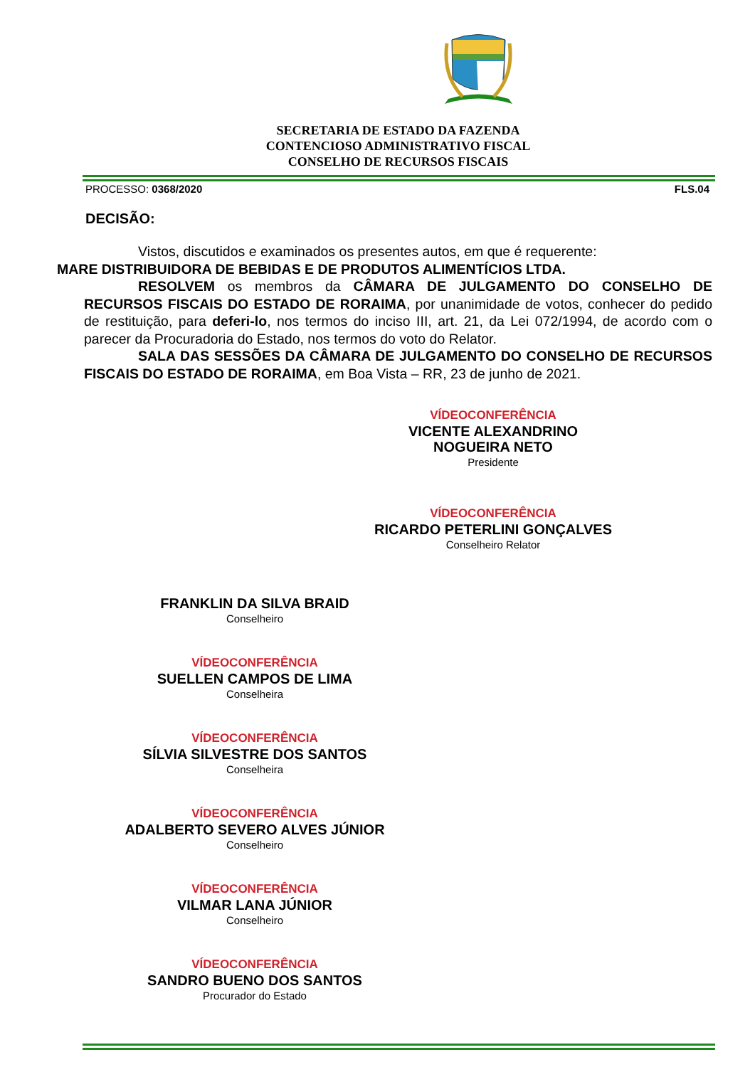SECRETARIA DE ESTADO DA FAZENDA
CONTENCIOSO ADMINISTRATIVO FISCAL
CONSELHO DE RECURSOS FISCAIS
PROCESSO: 0368/2020 FLS.04
DECISÃO:
Vistos, discutidos e examinados os presentes autos, em que é requerente:
MARE DISTRIBUIDORA DE BEBIDAS E DE PRODUTOS ALIMENTÍCIOS LTDA.
RESOLVEM os membros da CÂMARA DE JULGAMENTO DO CONSELHO DE RECURSOS FISCAIS DO ESTADO DE RORAIMA, por unanimidade de votos, conhecer do pedido de restituição, para deferi-lo, nos termos do inciso III, art. 21, da Lei 072/1994, de acordo com o parecer da Procuradoria do Estado, nos termos do voto do Relator.
SALA DAS SESSÕES DA CÂMARA DE JULGAMENTO DO CONSELHO DE RECURSOS FISCAIS DO ESTADO DE RORAIMA, em Boa Vista – RR, 23 de junho de 2021.
VÍDEOCONFERÊNCIA
VICENTE ALEXANDRINO NOGUEIRA NETO
Presidente
VÍDEOCONFERÊNCIA
RICARDO PETERLINI GONÇALVES
Conselheiro Relator
FRANKLIN DA SILVA BRAID
Conselheiro
VÍDEOCONFERÊNCIA
SUELLEN CAMPOS DE LIMA
Conselheira
VÍDEOCONFERÊNCIA
SÍLVIA SILVESTRE DOS SANTOS
Conselheira
VÍDEOCONFERÊNCIA
ADALBERTO SEVERO ALVES JÚNIOR
Conselheiro
VÍDEOCONFERÊNCIA
VILMAR LANA JÚNIOR
Conselheiro
VÍDEOCONFERÊNCIA
SANDRO BUENO DOS SANTOS
Procurador do Estado